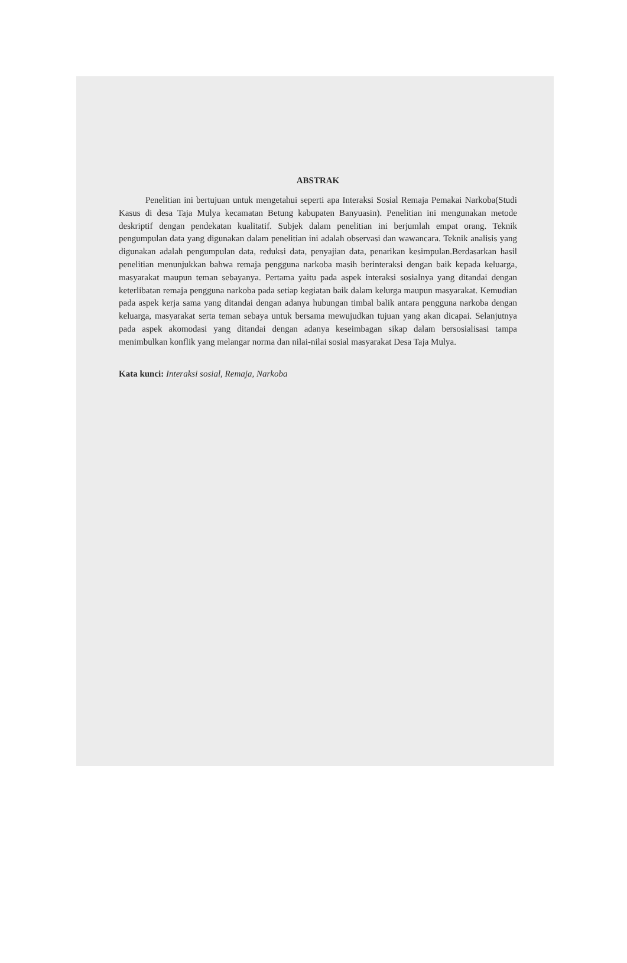ABSTRAK
Penelitian ini bertujuan untuk mengetahui seperti apa Interaksi Sosial Remaja Pemakai Narkoba(Studi Kasus di desa Taja Mulya kecamatan Betung kabupaten Banyuasin). Penelitian ini mengunakan metode deskriptif dengan pendekatan kualitatif. Subjek dalam penelitian ini berjumlah empat orang. Teknik pengumpulan data yang digunakan dalam penelitian ini adalah observasi dan wawancara. Teknik analisis yang digunakan adalah pengumpulan data, reduksi data, penyajian data, penarikan kesimpulan.Berdasarkan hasil penelitian menunjukkan bahwa remaja pengguna narkoba masih berinteraksi dengan baik kepada keluarga, masyarakat maupun teman sebayanya. Pertama yaitu pada aspek interaksi sosialnya yang ditandai dengan keterlibatan remaja pengguna narkoba pada setiap kegiatan baik dalam kelurga maupun masyarakat. Kemudian pada aspek kerja sama yang ditandai dengan adanya hubungan timbal balik antara pengguna narkoba dengan keluarga, masyarakat serta teman sebaya untuk bersama mewujudkan tujuan yang akan dicapai. Selanjutnya pada aspek akomodasi yang ditandai dengan adanya keseimbagan sikap dalam bersosialisasi tampa menimbulkan konflik yang melangar norma dan nilai-nilai sosial masyarakat Desa Taja Mulya.
Kata kunci: Interaksi sosial, Remaja, Narkoba